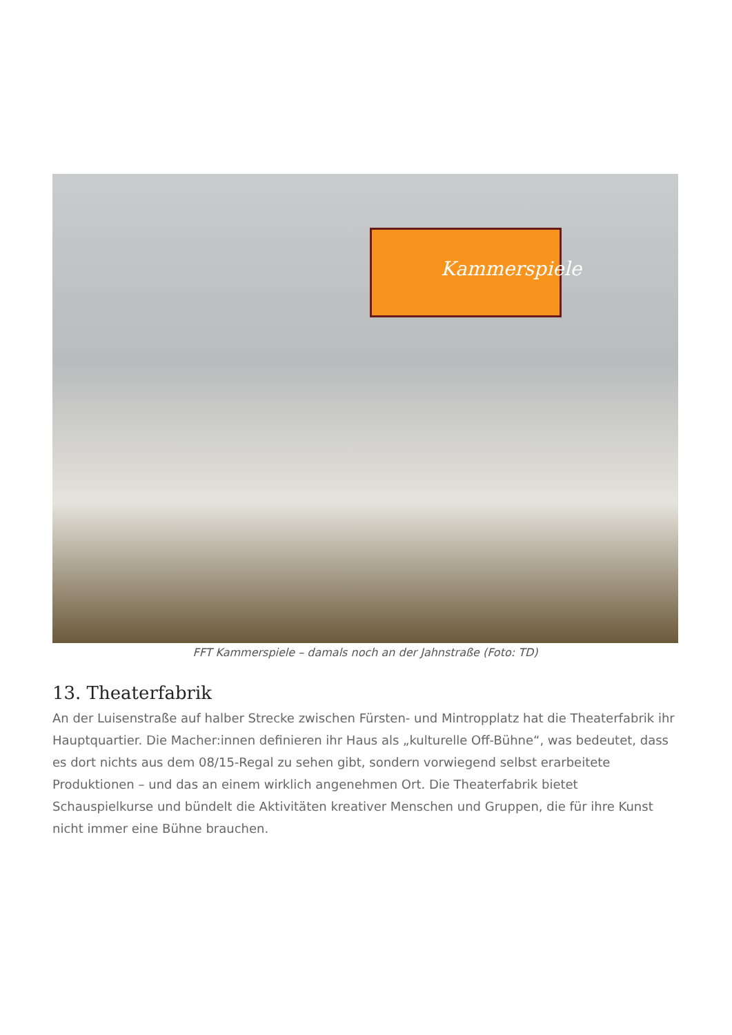Kammerspiele
FFT Kammerspiele – damals noch an der Jahnstraße (Foto: TD)
13. Theaterfabrik
An der Luisenstraße auf halber Strecke zwischen Fürsten- und Mintropplatz hat die Theaterfabrik ihr Hauptquartier. Die Macher:innen definieren ihr Haus als „kulturelle Off-Bühne“, was bedeutet, dass es dort nichts aus dem 08/15-Regal zu sehen gibt, sondern vorwiegend selbst erarbeitete Produktionen – und das an einem wirklich angenehmen Ort. Die Theaterfabrik bietet Schauspielkurse und bündelt die Aktivitäten kreativer Menschen und Gruppen, die für ihre Kunst nicht immer eine Bühne brauchen.